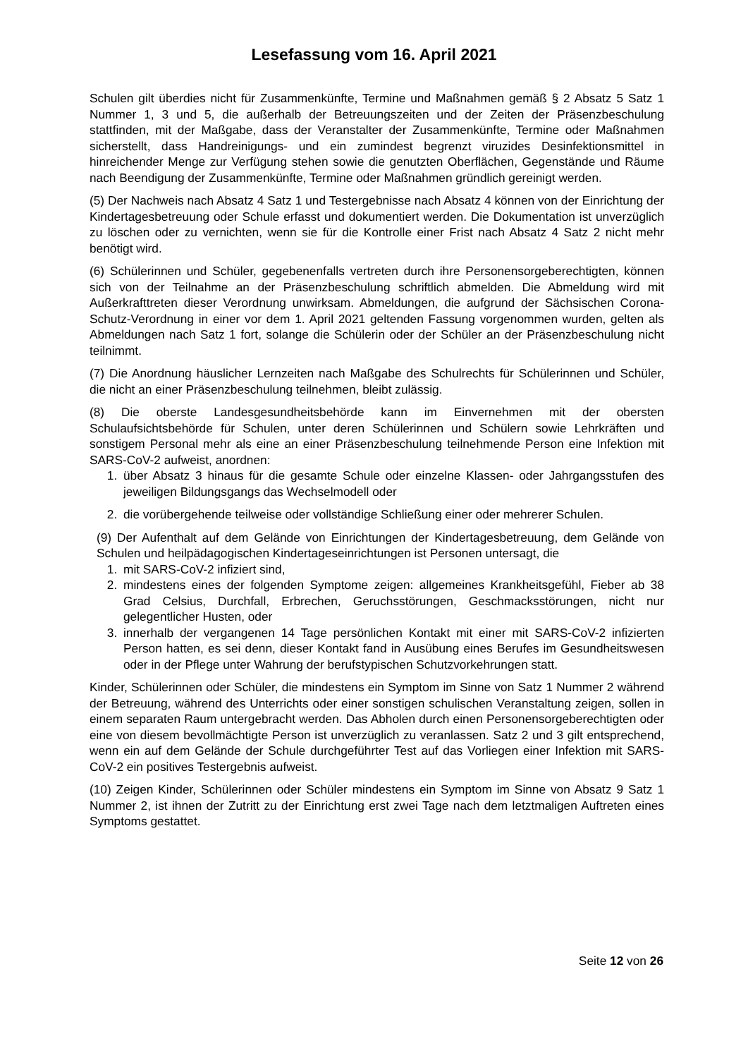Lesefassung vom 16. April 2021
Schulen gilt überdies nicht für Zusammenkünfte, Termine und Maßnahmen gemäß § 2 Absatz 5 Satz 1 Nummer 1, 3 und 5, die außerhalb der Betreuungszeiten und der Zeiten der Präsenzbeschulung stattfinden, mit der Maßgabe, dass der Veranstalter der Zusammenkünfte, Termine oder Maßnahmen sicherstellt, dass Handreinigungs- und ein zumindest begrenzt viruzides Desinfektionsmittel in hinreichender Menge zur Verfügung stehen sowie die genutzten Oberflächen, Gegenstände und Räume nach Beendigung der Zusammenkünfte, Termine oder Maßnahmen gründlich gereinigt werden.
(5) Der Nachweis nach Absatz 4 Satz 1 und Testergebnisse nach Absatz 4 können von der Einrichtung der Kindertagesbetreuung oder Schule erfasst und dokumentiert werden. Die Dokumentation ist unverzüglich zu löschen oder zu vernichten, wenn sie für die Kontrolle einer Frist nach Absatz 4 Satz 2 nicht mehr benötigt wird.
(6) Schülerinnen und Schüler, gegebenenfalls vertreten durch ihre Personensorgeberechtigten, können sich von der Teilnahme an der Präsenzbeschulung schriftlich abmelden. Die Abmeldung wird mit Außerkrafttreten dieser Verordnung unwirksam. Abmeldungen, die aufgrund der Sächsischen Corona-Schutz-Verordnung in einer vor dem 1. April 2021 geltenden Fassung vorgenommen wurden, gelten als Abmeldungen nach Satz 1 fort, solange die Schülerin oder der Schüler an der Präsenzbeschulung nicht teilnimmt.
(7) Die Anordnung häuslicher Lernzeiten nach Maßgabe des Schulrechts für Schülerinnen und Schüler, die nicht an einer Präsenzbeschulung teilnehmen, bleibt zulässig.
(8) Die oberste Landesgesundheitsbehörde kann im Einvernehmen mit der obersten Schulaufsichtsbehörde für Schulen, unter deren Schülerinnen und Schülern sowie Lehrkräften und sonstigem Personal mehr als eine an einer Präsenzbeschulung teilnehmende Person eine Infektion mit SARS-CoV-2 aufweist, anordnen:
1. über Absatz 3 hinaus für die gesamte Schule oder einzelne Klassen- oder Jahrgangsstufen des jeweiligen Bildungsgangs das Wechselmodell oder
2. die vorübergehende teilweise oder vollständige Schließung einer oder mehrerer Schulen.
(9) Der Aufenthalt auf dem Gelände von Einrichtungen der Kindertagesbetreuung, dem Gelände von Schulen und heilpädagogischen Kindertageseinrichtungen ist Personen untersagt, die
1. mit SARS-CoV-2 infiziert sind,
2. mindestens eines der folgenden Symptome zeigen: allgemeines Krankheitsgefühl, Fieber ab 38 Grad Celsius, Durchfall, Erbrechen, Geruchsstörungen, Geschmacksstörungen, nicht nur gelegentlicher Husten, oder
3. innerhalb der vergangenen 14 Tage persönlichen Kontakt mit einer mit SARS-CoV-2 infizierten Person hatten, es sei denn, dieser Kontakt fand in Ausübung eines Berufes im Gesundheitswesen oder in der Pflege unter Wahrung der berufstypischen Schutzvorkehrungen statt.
Kinder, Schülerinnen oder Schüler, die mindestens ein Symptom im Sinne von Satz 1 Nummer 2 während der Betreuung, während des Unterrichts oder einer sonstigen schulischen Veranstaltung zeigen, sollen in einem separaten Raum untergebracht werden. Das Abholen durch einen Personensorgeberechtigten oder eine von diesem bevollmächtigte Person ist unverzüglich zu veranlassen. Satz 2 und 3 gilt entsprechend, wenn ein auf dem Gelände der Schule durchgeführter Test auf das Vorliegen einer Infektion mit SARS-CoV-2 ein positives Testergebnis aufweist.
(10) Zeigen Kinder, Schülerinnen oder Schüler mindestens ein Symptom im Sinne von Absatz 9 Satz 1 Nummer 2, ist ihnen der Zutritt zu der Einrichtung erst zwei Tage nach dem letztmaligen Auftreten eines Symptoms gestattet.
Seite 12 von 26